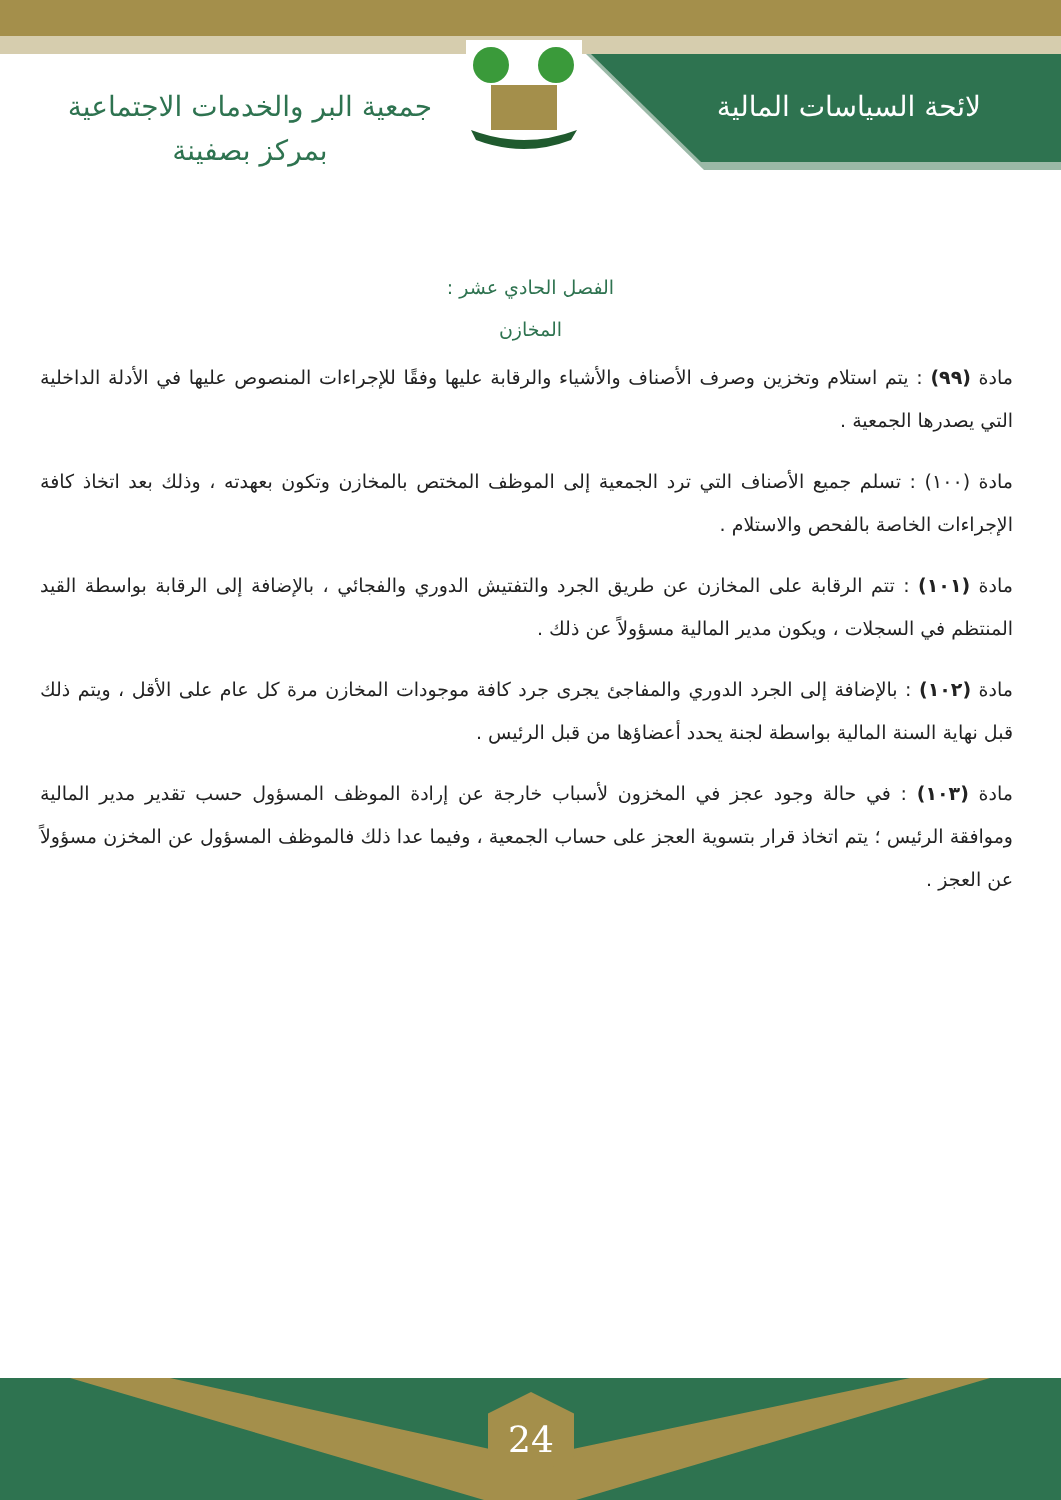لائحة السياسات المالية
جمعية البر والخدمات الاجتماعية
بمركز بصفينة
الفصل الحادي عشر :
المخازن
مادة (٩٩) : يتم استلام وتخزين وصرف الأصناف والأشياء والرقابة عليها وفقًا للإجراءات المنصوص عليها في الأدلة الداخلية التي يصدرها الجمعية .
مادة (١٠٠) : تسلم جميع الأصناف التي ترد الجمعية إلى الموظف المختص بالمخازن وتكون بعهدته ، وذلك بعد اتخاذ كافة الإجراءات الخاصة بالفحص والاستلام .
مادة (١٠١) : تتم الرقابة على المخازن عن طريق الجرد والتفتيش الدوري والفجائي ، بالإضافة إلى الرقابة بواسطة القيد المنتظم في السجلات ، ويكون مدير المالية مسؤولاً عن ذلك .
مادة (١٠٢) : بالإضافة إلى الجرد الدوري والمفاجئ يجرى جرد كافة موجودات المخازن مرة كل عام على الأقل ، ويتم ذلك قبل نهاية السنة المالية بواسطة لجنة يحدد أعضاؤها من قبل الرئيس .
مادة (١٠٣) : في حالة وجود عجز في المخزون لأسباب خارجة عن إرادة الموظف المسؤول حسب تقدير مدير المالية وموافقة الرئيس ؛ يتم اتخاذ قرار بتسوية العجز على حساب الجمعية ، وفيما عدا ذلك فالموظف المسؤول عن المخزن مسؤولاً عن العجز .
24